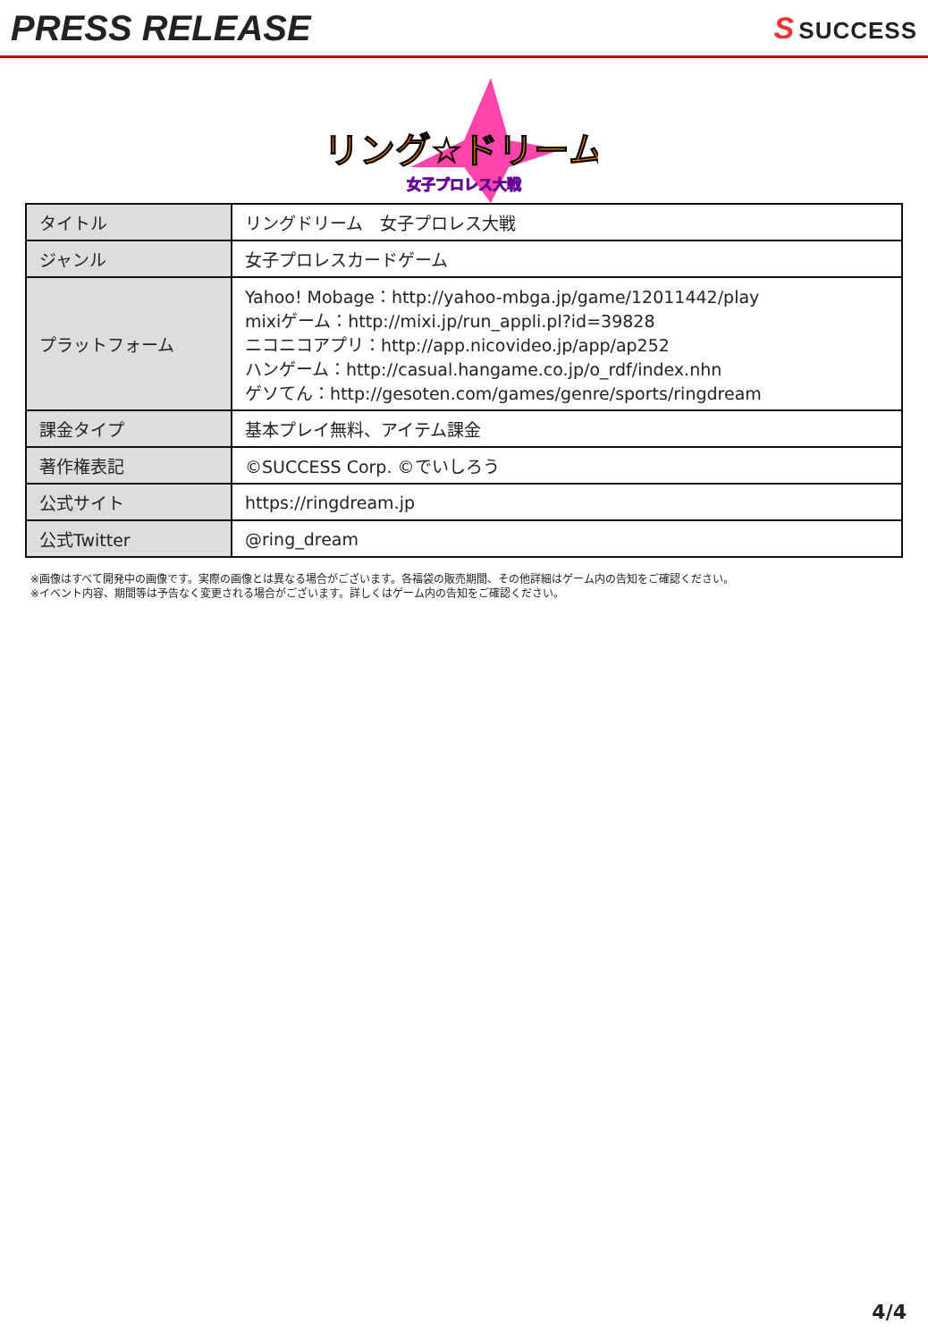PRESS RELEASE
S SUCCESS
リング☆ドリーム
女子プロレス大戦
| タイトル | リングドリーム 女子プロレス大戦 |
| ジャンル | 女子プロレスカードゲーム |
| プラットフォーム | Yahoo! Mobage：http://yahoo-mbga.jp/game/12011442/play mixiゲーム：http://mixi.jp/run_appli.pl?id=39828 ニコニコアプリ：http://app.nicovideo.jp/app/ap252 ハンゲーム：http://casual.hangame.co.jp/o_rdf/index.nhn ゲソてん：http://gesoten.com/games/genre/sports/ringdream |
| 課金タイプ | 基本プレイ無料、アイテム課金 |
| 著作権表記 | ©SUCCESS Corp. ©でいしろう |
| 公式サイト | https://ringdream.jp |
| 公式Twitter | @ring_dream |
※画像はすべて開発中の画像です。実際の画像とは異なる場合がございます。各福袋の販売期間、その他詳細はゲーム内の告知をご確認ください。
※イベント内容、期間等は予告なく変更される場合がございます。詳しくはゲーム内の告知をご確認ください。
4/4